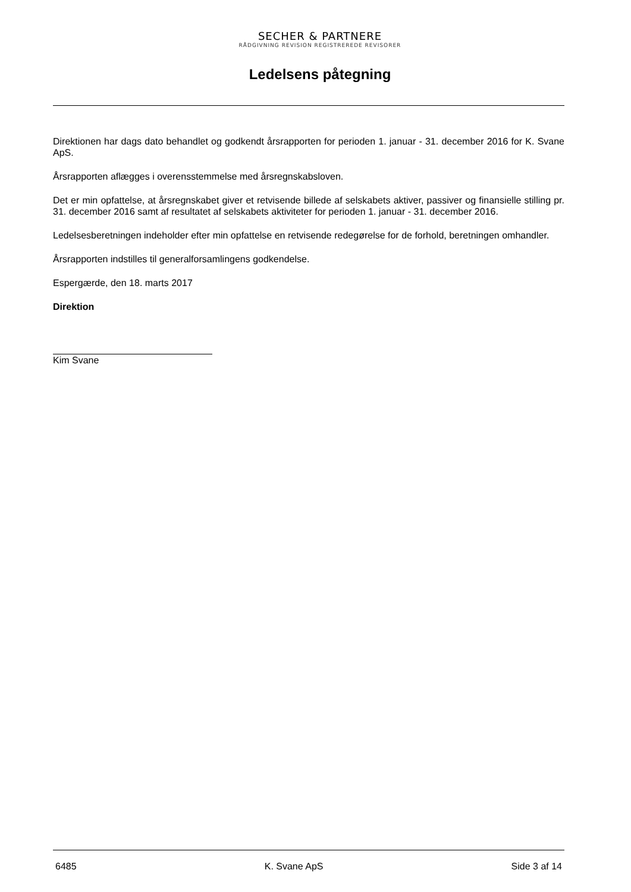SECHER & PARTNERE
RÅDGIVNING REVISION REGISTREREDE REVISORER
Ledelsens påtegning
Direktionen har dags dato behandlet og godkendt årsrapporten for perioden 1. januar - 31. december 2016 for K. Svane ApS.
Årsrapporten aflægges i overensstemmelse med årsregnskabsloven.
Det er min opfattelse, at årsregnskabet giver et retvisende billede af selskabets aktiver, passiver og finansielle stilling pr. 31. december 2016 samt af resultatet af selskabets aktiviteter for perioden 1. januar - 31. december 2016.
Ledelsesberetningen indeholder efter min opfattelse en retvisende redegørelse for de forhold, beretningen omhandler.
Årsrapporten indstilles til generalforsamlingens godkendelse.
Espergærde, den 18. marts 2017
Direktion
Kim Svane
6485 K. Svane ApS Side 3 af 14